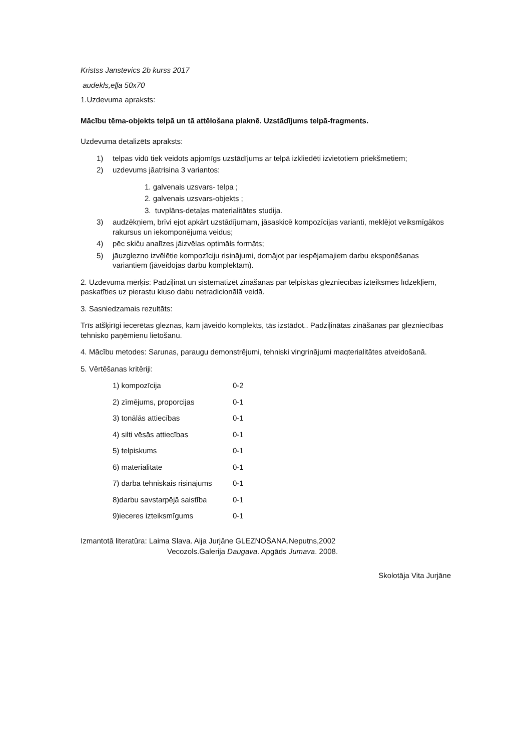Kristss Janstevics 2b kurss 2017
audekls,eļļa 50x70
1.Uzdevuma apraksts:
Mācību tēma-objekts telpā un tā attēlošana plaknē. Uzstādījums telpā-fragments.
Uzdevuma detalizēts apraksts:
1) telpas vidū tiek veidots apjomīgs uzstādījums ar telpā izkliedēti izvietotiem priekšmetiem;
2) uzdevums jāatrisina 3 variantos:
1. galvenais uzsvars- telpa ;
2. galvenais uzsvars-objekts ;
3. tuvplāns-detaļas materialitātes studija.
3) audzēkņiem, brīvi ejot apkārt uzstādījumam, jāsaskicē kompozīcijas varianti, meklējot veiksmīgākos rakursus un iekomponējuma veidus;
4) pēc skiču analīzes jāizvēlas optimāls formāts;
5) jāuzglezno izvēlētie kompozīciju risinājumi, domājot par iespējamajiem darbu eksponēšanas variantiem (jāveidojas darbu komplektam).
2. Uzdevuma mērķis: Padziļināt un sistematizēt zināšanas par telpiskās glezniecības izteiksmes līdzekļiem, paskatīties uz pierastu kluso dabu netradicionālā veidā.
3. Sasniedzamais rezultāts:
Trīs atšķirīgi iecerētas gleznas, kam jāveido komplekts, tās izstādot.. Padziļinātas zināšanas par glezniecības tehnisko paņēmienu lietošanu.
4. Mācību metodes: Sarunas, paraugu demonstrējumi, tehniski vingrinājumi maqterialitātes atveidošanā.
5. Vērtēšanas kritēriji:
1) kompozīcija 0-2
2) zīmējums, proporcijas 0-1
3) tonālās attiecības 0-1
4) silti vēsās attiecības 0-1
5) telpiskums 0-1
6) materialitāte 0-1
7) darba tehniskais risinājums 0-1
8)darbu savstarpējā saistība 0-1
9)ieceres izteiksmīgums 0-1
Izmantotā literatūra: Laima Slava. Aija Jurjāne GLEZNOŠANA.Neputns,2002
Vecozols.Galerija Daugava. Apgāds Jumava. 2008.
Skolotāja Vita Jurjāne